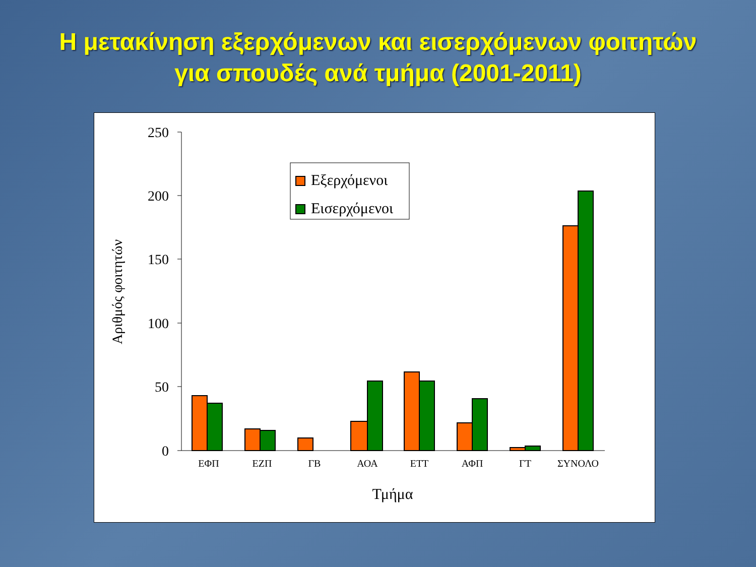Η μετακίνηση εξερχόμενων και εισερχόμενων φοιτητών
για σπουδές ανά τμήμα (2001-2011)
250
200
150
100
50
0
Αριθμός φοιτητών
ΕΦΠ
ΕΖΠ
ΓΒ
ΑΟΑ
ΕΤΤ
ΑΦΠ
ΓΤ
ΣΥΝΟΛΟ
Τμήμα
Εξερχόμενοι
Εισερχόμενοι